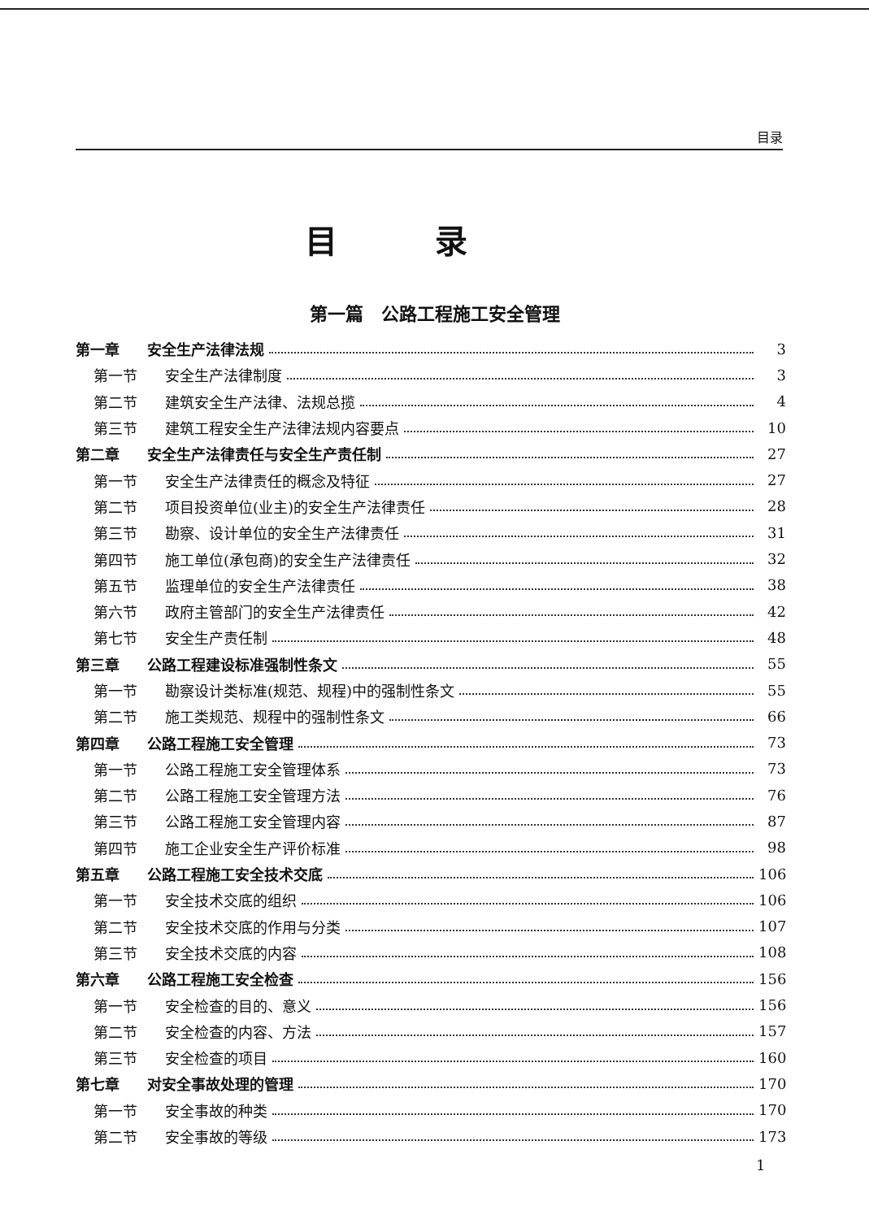目录
目录
第一篇　公路工程施工安全管理
第一章 安全生产法律法规 3
第一节 安全生产法律制度 3
第二节 建筑安全生产法律、法规总揽 4
第三节 建筑工程安全生产法律法规内容要点 10
第二章 安全生产法律责任与安全生产责任制 27
第一节 安全生产法律责任的概念及特征 27
第二节 项目投资单位(业主)的安全生产法律责任 28
第三节 勘察、设计单位的安全生产法律责任 31
第四节 施工单位(承包商)的安全生产法律责任 32
第五节 监理单位的安全生产法律责任 38
第六节 政府主管部门的安全生产法律责任 42
第七节 安全生产责任制 48
第三章 公路工程建设标准强制性条文 55
第一节 勘察设计类标准(规范、规程)中的强制性条文 55
第二节 施工类规范、规程中的强制性条文 66
第四章 公路工程施工安全管理 73
第一节 公路工程施工安全管理体系 73
第二节 公路工程施工安全管理方法 76
第三节 公路工程施工安全管理内容 87
第四节 施工企业安全生产评价标准 98
第五章 公路工程施工安全技术交底 106
第一节 安全技术交底的组织 106
第二节 安全技术交底的作用与分类 107
第三节 安全技术交底的内容 108
第六章 公路工程施工安全检查 156
第一节 安全检查的目的、意义 156
第二节 安全检查的内容、方法 157
第三节 安全检查的项目 160
第七章 对安全事故处理的管理 170
第一节 安全事故的种类 170
第二节 安全事故的等级 173
1